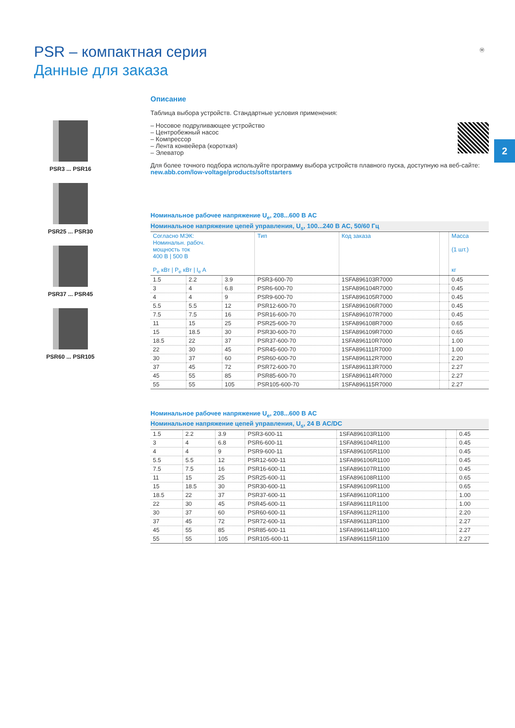PSR – компактная серия
Данные для заказа
Ⓜ
2
PSR3 ... PSR16
PSR25 ... PSR30
PSR37 ... PSR45
PSR60 ... PSR105
Описание
Таблица выбора устройств. Стандартные условия применения:
– Носовое подруливающее устройство
– Центробежный насос
– Компрессор
– Лента конвейера (короткая)
– Элеватор
Для более точного подбора используйте программу выбора устройств плавного пуска, доступную на веб-сайте: new.abb.com/low-voltage/products/softstarters
Номинальное рабочее напряжение U<sub>e</sub>, 208...600 В AC
Номинальное напряжение цепей управления, U<sub>s</sub>, 100...240 В AC, 50/60 Гц
| Согласно МЭК: Номинальн. рабоч. мощность ток 400 В / 500 В P<sub>e</sub> кВт / P<sub>e</sub> кВт / I<sub>e</sub> A | | | Тип | Код заказа | | Масса (1 шт.) кг |
| --- | --- | --- | --- | --- | --- | --- |
| 1.5 | 2.2 | 3.9 | PSR3-600-70 | 1SFA896103R7000 | | 0.45 |
| 3 | 4 | 6.8 | PSR6-600-70 | 1SFA896104R7000 | | 0.45 |
| 4 | 4 | 9 | PSR9-600-70 | 1SFA896105R7000 | | 0.45 |
| 5.5 | 5.5 | 12 | PSR12-600-70 | 1SFA896106R7000 | | 0.45 |
| 7.5 | 7.5 | 16 | PSR16-600-70 | 1SFA896107R7000 | | 0.45 |
| 11 | 15 | 25 | PSR25-600-70 | 1SFA896108R7000 | | 0.65 |
| 15 | 18.5 | 30 | PSR30-600-70 | 1SFA896109R7000 | | 0.65 |
| 18.5 | 22 | 37 | PSR37-600-70 | 1SFA896110R7000 | | 1.00 |
| 22 | 30 | 45 | PSR45-600-70 | 1SFA896111R7000 | | 1.00 |
| 30 | 37 | 60 | PSR60-600-70 | 1SFA896112R7000 | | 2.20 |
| 37 | 45 | 72 | PSR72-600-70 | 1SFA896113R7000 | | 2.27 |
| 45 | 55 | 85 | PSR85-600-70 | 1SFA896114R7000 | | 2.27 |
| 55 | 55 | 105 | PSR105-600-70 | 1SFA896115R7000 | | 2.27 |
Номинальное рабочее напряжение U<sub>e</sub>, 208...600 В AC
Номинальное напряжение цепей управления, U<sub>s</sub>, 24 В AC/DC
| 1.5 | 2.2 | 3.9 | PSR3-600-11 | 1SFA896103R1100 | | 0.45 |
| 3 | 4 | 6.8 | PSR6-600-11 | 1SFA896104R1100 | | 0.45 |
| 4 | 4 | 9 | PSR9-600-11 | 1SFA896105R1100 | | 0.45 |
| 5.5 | 5.5 | 12 | PSR12-600-11 | 1SFA896106R1100 | | 0.45 |
| 7.5 | 7.5 | 16 | PSR16-600-11 | 1SFA896107R1100 | | 0.45 |
| 11 | 15 | 25 | PSR25-600-11 | 1SFA896108R1100 | | 0.65 |
| 15 | 18.5 | 30 | PSR30-600-11 | 1SFA896109R1100 | | 0.65 |
| 18.5 | 22 | 37 | PSR37-600-11 | 1SFA896110R1100 | | 1.00 |
| 22 | 30 | 45 | PSR45-600-11 | 1SFA896111R1100 | | 1.00 |
| 30 | 37 | 60 | PSR60-600-11 | 1SFA896112R1100 | | 2.20 |
| 37 | 45 | 72 | PSR72-600-11 | 1SFA896113R1100 | | 2.27 |
| 45 | 55 | 85 | PSR85-600-11 | 1SFA896114R1100 | | 2.27 |
| 55 | 55 | 105 | PSR105-600-11 | 1SFA896115R1100 | | 2.27 |